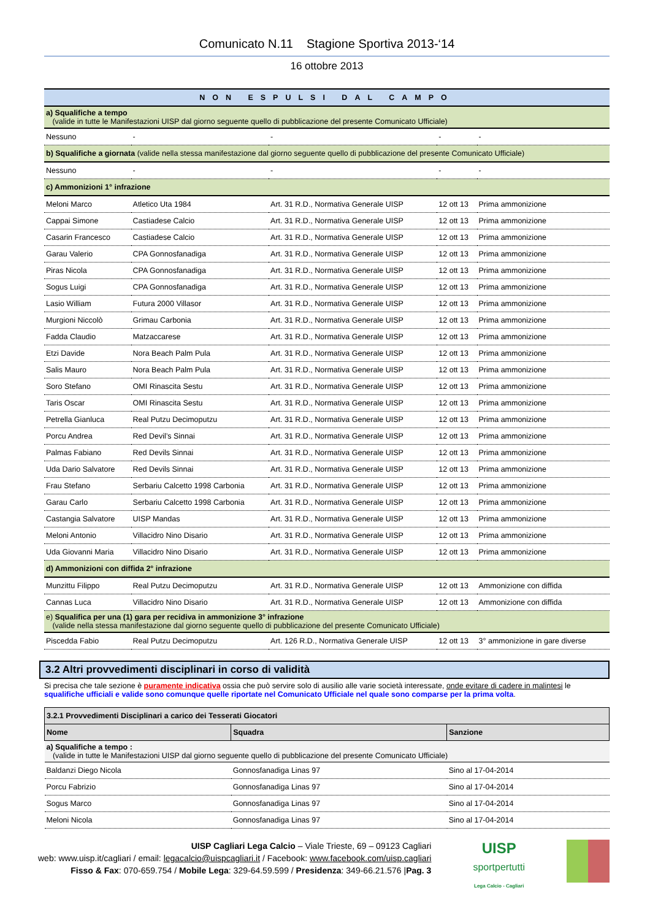Comunicato N.11 Stagione Sportiva 2013-‘14
16 ottobre 2013
| NON ESPULSI DAL CAMPO | | | | |
| --- | --- | --- | --- | --- |
| a) Squalifiche a tempo (valide in tutte le Manifestazioni UISP dal giorno seguente quello di pubblicazione del presente Comunicato Ufficiale) | | | | |
| Nessuno | - | - | - | - |
| b) Squalifiche a giornata (valide nella stessa manifestazione dal giorno seguente quello di pubblicazione del presente Comunicato Ufficiale) | | | | |
| Nessuno | - | - | - | - |
| c) Ammonizioni 1° infrazione | | | | |
| Meloni Marco | Atletico Uta 1984 | Art. 31 R.D., Normativa Generale UISP | 12 ott 13 | Prima ammonizione |
| Cappai Simone | Castiadese Calcio | Art. 31 R.D., Normativa Generale UISP | 12 ott 13 | Prima ammonizione |
| Casarin Francesco | Castiadese Calcio | Art. 31 R.D., Normativa Generale UISP | 12 ott 13 | Prima ammonizione |
| Garau Valerio | CPA Gonnosfanadiga | Art. 31 R.D., Normativa Generale UISP | 12 ott 13 | Prima ammonizione |
| Piras Nicola | CPA Gonnosfanadiga | Art. 31 R.D., Normativa Generale UISP | 12 ott 13 | Prima ammonizione |
| Sogus Luigi | CPA Gonnosfanadiga | Art. 31 R.D., Normativa Generale UISP | 12 ott 13 | Prima ammonizione |
| Lasio William | Futura 2000 Villasor | Art. 31 R.D., Normativa Generale UISP | 12 ott 13 | Prima ammonizione |
| Murgioni Niccolò | Grimau Carbonia | Art. 31 R.D., Normativa Generale UISP | 12 ott 13 | Prima ammonizione |
| Fadda Claudio | Matzaccarese | Art. 31 R.D., Normativa Generale UISP | 12 ott 13 | Prima ammonizione |
| Etzi Davide | Nora Beach Palm Pula | Art. 31 R.D., Normativa Generale UISP | 12 ott 13 | Prima ammonizione |
| Salis Mauro | Nora Beach Palm Pula | Art. 31 R.D., Normativa Generale UISP | 12 ott 13 | Prima ammonizione |
| Soro Stefano | OMI Rinascita Sestu | Art. 31 R.D., Normativa Generale UISP | 12 ott 13 | Prima ammonizione |
| Taris Oscar | OMI Rinascita Sestu | Art. 31 R.D., Normativa Generale UISP | 12 ott 13 | Prima ammonizione |
| Petrella Gianluca | Real Putzu Decimoputzu | Art. 31 R.D., Normativa Generale UISP | 12 ott 13 | Prima ammonizione |
| Porcu Andrea | Red Devil’s Sinnai | Art. 31 R.D., Normativa Generale UISP | 12 ott 13 | Prima ammonizione |
| Palmas Fabiano | Red Devils Sinnai | Art. 31 R.D., Normativa Generale UISP | 12 ott 13 | Prima ammonizione |
| Uda Dario Salvatore | Red Devils Sinnai | Art. 31 R.D., Normativa Generale UISP | 12 ott 13 | Prima ammonizione |
| Frau Stefano | Serbariu Calcetto 1998 Carbonia | Art. 31 R.D., Normativa Generale UISP | 12 ott 13 | Prima ammonizione |
| Garau Carlo | Serbariu Calcetto 1998 Carbonia | Art. 31 R.D., Normativa Generale UISP | 12 ott 13 | Prima ammonizione |
| Castangia Salvatore | UISP Mandas | Art. 31 R.D., Normativa Generale UISP | 12 ott 13 | Prima ammonizione |
| Meloni Antonio | Villacidro Nino Disario | Art. 31 R.D., Normativa Generale UISP | 12 ott 13 | Prima ammonizione |
| Uda Giovanni Maria | Villacidro Nino Disario | Art. 31 R.D., Normativa Generale UISP | 12 ott 13 | Prima ammonizione |
| d) Ammonizioni con diffida 2° infrazione | | | | |
| Munzittu Filippo | Real Putzu Decimoputzu | Art. 31 R.D., Normativa Generale UISP | 12 ott 13 | Ammonizione con diffida |
| Cannas Luca | Villacidro Nino Disario | Art. 31 R.D., Normativa Generale UISP | 12 ott 13 | Ammonizione con diffida |
| e) Squalifica per una (1) gara per recidiva in ammonizione 3° infrazione (valide nella stessa manifestazione dal giorno seguente quello di pubblicazione del presente Comunicato Ufficiale) | | | | |
| Piscedda Fabio | Real Putzu Decimoputzu | Art. 126 R.D., Normativa Generale UISP | 12 ott 13 | 3° ammonizione in gare diverse |
3.2 Altri provvedimenti disciplinari in corso di validità
Si precisa che tale sezione è puramente indicativa ossia che può servire solo di ausilio alle varie società interessate, onde evitare di cadere in malintesi le squalifiche ufficiali e valide sono comunque quelle riportate nel Comunicato Ufficiale nel quale sono comparse per la prima volta.
| 3.2.1 Provvedimenti Disciplinari a carico dei Tesserati Giocatori | | |
| --- | --- | --- |
| Nome | Squadra | Sanzione |
| a) Squalifiche a tempo : (valide in tutte le Manifestazioni UISP dal giorno seguente quello di pubblicazione del presente Comunicato Ufficiale) | | |
| Baldanzi Diego Nicola | Gonnosfanadiga Linas 97 | Sino al 17-04-2014 |
| Porcu Fabrizio | Gonnosfanadiga Linas 97 | Sino al 17-04-2014 |
| Sogus Marco | Gonnosfanadiga Linas 97 | Sino al 17-04-2014 |
| Meloni Nicola | Gonnosfanadiga Linas 97 | Sino al 17-04-2014 |
UISP Cagliari Lega Calcio – Viale Trieste, 69 – 09123 Cagliari
web: www.uisp.it/cagliari / email: legacalcio@uispcagliari.it / Facebook: www.facebook.com/uisp.cagliari
Fisso & Fax: 070-659.754 / Mobile Lega: 329-64.59.599 / Presidenza: 349-66.21.576 |Pag. 3
UISP
sportpertutti
Lega Calcio - Cagliari